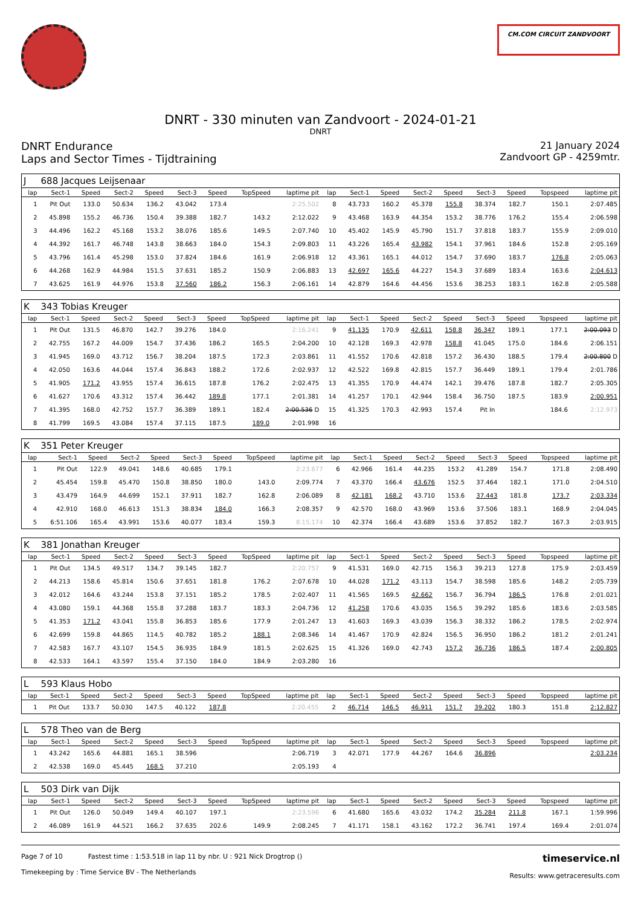CM.COM CIRCUIT ZANDVOORT
DNRT - 330 minuten van Zandvoort - 2024-01-21
DNRT
DNRT Endurance
Laps and Sector Times - Tijdtraining
21 January 2024
Zandvoort GP - 4259mtr.
| J | 688 Jacques Leijsenaar | | | | | | | | | | | | | | | | |
| lap | Sect-1 | Speed | Sect-2 | Speed | Sect-3 | Speed | TopSpeed | laptime pit | lap | Sect-1 | Speed | Sect-2 | Speed | Sect-3 | Speed | Topspeed | laptime pit |
| 1 | Pit Out | 133.0 | 50.634 | 136.2 | 43.042 | 173.4 | | 2:25.502 | 8 | 43.733 | 160.2 | 45.378 | 155.8 | 38.374 | 182.7 | 150.1 | 2:07.485 |
| 2 | 45.898 | 155.2 | 46.736 | 150.4 | 39.388 | 182.7 | 143.2 | 2:12.022 | 9 | 43.468 | 163.9 | 44.354 | 153.2 | 38.776 | 176.2 | 155.4 | 2:06.598 |
| 3 | 44.496 | 162.2 | 45.168 | 153.2 | 38.076 | 185.6 | 149.5 | 2:07.740 | 10 | 45.402 | 145.9 | 45.790 | 151.7 | 37.818 | 183.7 | 155.9 | 2:09.010 |
| 4 | 44.392 | 161.7 | 46.748 | 143.8 | 38.663 | 184.0 | 154.3 | 2:09.803 | 11 | 43.226 | 165.4 | 43.982 | 154.1 | 37.961 | 184.6 | 152.8 | 2:05.169 |
| 5 | 43.796 | 161.4 | 45.298 | 153.0 | 37.824 | 184.6 | 161.9 | 2:06.918 | 12 | 43.361 | 165.1 | 44.012 | 154.7 | 37.690 | 183.7 | 176.8 | 2:05.063 |
| 6 | 44.268 | 162.9 | 44.984 | 151.5 | 37.631 | 185.2 | 150.9 | 2:06.883 | 13 | 42.697 | 165.6 | 44.227 | 154.3 | 37.689 | 183.4 | 163.6 | 2:04.613 |
| 7 | 43.625 | 161.9 | 44.976 | 153.8 | 37.560 | 186.2 | 156.3 | 2:06.161 | 14 | 42.879 | 164.6 | 44.456 | 153.6 | 38.253 | 183.1 | 162.8 | 2:05.588 |
| K | 343 Tobias Kreuger | | | | | | | | | | | | | | | | |
| lap | Sect-1 | Speed | Sect-2 | Speed | Sect-3 | Speed | TopSpeed | laptime pit | lap | Sect-1 | Speed | Sect-2 | Speed | Sect-3 | Speed | Topspeed | laptime pit |
| 1 | Pit Out | 131.5 | 46.870 | 142.7 | 39.276 | 184.0 | | 2:16.241 | 9 | 41.135 | 170.9 | 42.611 | 158.8 | 36.347 | 189.1 | 177.1 | 2:00.093 D |
| 2 | 42.755 | 167.2 | 44.009 | 154.7 | 37.436 | 186.2 | 165.5 | 2:04.200 | 10 | 42.128 | 169.3 | 42.978 | 158.8 | 41.045 | 175.0 | 184.6 | 2:06.151 |
| 3 | 41.945 | 169.0 | 43.712 | 156.7 | 38.204 | 187.5 | 172.3 | 2:03.861 | 11 | 41.552 | 170.6 | 42.818 | 157.2 | 36.430 | 188.5 | 179.4 | 2:00.800 D |
| 4 | 42.050 | 163.6 | 44.044 | 157.4 | 36.843 | 188.2 | 172.6 | 2:02.937 | 12 | 42.522 | 169.8 | 42.815 | 157.7 | 36.449 | 189.1 | 179.4 | 2:01.786 |
| 5 | 41.905 | 171.2 | 43.955 | 157.4 | 36.615 | 187.8 | 176.2 | 2:02.475 | 13 | 41.355 | 170.9 | 44.474 | 142.1 | 39.476 | 187.8 | 182.7 | 2:05.305 |
| 6 | 41.627 | 170.6 | 43.312 | 157.4 | 36.442 | 189.8 | 177.1 | 2:01.381 | 14 | 41.257 | 170.1 | 42.944 | 158.4 | 36.750 | 187.5 | 183.9 | 2:00.951 |
| 7 | 41.395 | 168.0 | 42.752 | 157.7 | 36.389 | 189.1 | 182.4 | 2:00.536 D | 15 | 41.325 | 170.3 | 42.993 | 157.4 | Pit In | | 184.6 | 2:12.973 |
| 8 | 41.799 | 169.5 | 43.084 | 157.4 | 37.115 | 187.5 | 189.0 | 2:01.998 | 16 | | | | | | | | |
| K | 351 Peter Kreuger | | | | | | | | | | | | | | | | |
| lap | Sect-1 | Speed | Sect-2 | Speed | Sect-3 | Speed | TopSpeed | laptime pit | lap | Sect-1 | Speed | Sect-2 | Speed | Sect-3 | Speed | Topspeed | laptime pit |
| 1 | Pit Out | 122.9 | 49.041 | 148.6 | 40.685 | 179.1 | | 2:23.677 | 6 | 42.966 | 161.4 | 44.235 | 153.2 | 41.289 | 154.7 | 171.8 | 2:08.490 |
| 2 | 45.454 | 159.8 | 45.470 | 150.8 | 38.850 | 180.0 | 143.0 | 2:09.774 | 7 | 43.370 | 166.4 | 43.676 | 152.5 | 37.464 | 182.1 | 171.0 | 2:04.510 |
| 3 | 43.479 | 164.9 | 44.699 | 152.1 | 37.911 | 182.7 | 162.8 | 2:06.089 | 8 | 42.181 | 168.2 | 43.710 | 153.6 | 37.443 | 181.8 | 173.7 | 2:03.334 |
| 4 | 42.910 | 168.0 | 46.613 | 151.3 | 38.834 | 184.0 | 166.3 | 2:08.357 | 9 | 42.570 | 168.0 | 43.969 | 153.6 | 37.506 | 183.1 | 168.9 | 2:04.045 |
| 5 | 6:51.106 | 165.4 | 43.991 | 153.6 | 40.077 | 183.4 | 159.3 | 8:15.174 | 10 | 42.374 | 166.4 | 43.689 | 153.6 | 37.852 | 182.7 | 167.3 | 2:03.915 |
| K | 381 Jonathan Kreuger | | | | | | | | | | | | | | | | |
| lap | Sect-1 | Speed | Sect-2 | Speed | Sect-3 | Speed | TopSpeed | laptime pit | lap | Sect-1 | Speed | Sect-2 | Speed | Sect-3 | Speed | Topspeed | laptime pit |
| 1 | Pit Out | 134.5 | 49.517 | 134.7 | 39.145 | 182.7 | | 2:20.757 | 9 | 41.531 | 169.0 | 42.715 | 156.3 | 39.213 | 127.8 | 175.9 | 2:03.459 |
| 2 | 44.213 | 158.6 | 45.814 | 150.6 | 37.651 | 181.8 | 176.2 | 2:07.678 | 10 | 44.028 | 171.2 | 43.113 | 154.7 | 38.598 | 185.6 | 148.2 | 2:05.739 |
| 3 | 42.012 | 164.6 | 43.244 | 153.8 | 37.151 | 185.2 | 178.5 | 2:02.407 | 11 | 41.565 | 169.5 | 42.662 | 156.7 | 36.794 | 186.5 | 176.8 | 2:01.021 |
| 4 | 43.080 | 159.1 | 44.368 | 155.8 | 37.288 | 183.7 | 183.3 | 2:04.736 | 12 | 41.258 | 170.6 | 43.035 | 156.5 | 39.292 | 185.6 | 183.6 | 2:03.585 |
| 5 | 41.353 | 171.2 | 43.041 | 155.8 | 36.853 | 185.6 | 177.9 | 2:01.247 | 13 | 41.603 | 169.3 | 43.039 | 156.3 | 38.332 | 186.2 | 178.5 | 2:02.974 |
| 6 | 42.699 | 159.8 | 44.865 | 114.5 | 40.782 | 185.2 | 188.1 | 2:08.346 | 14 | 41.467 | 170.9 | 42.824 | 156.5 | 36.950 | 186.2 | 181.2 | 2:01.241 |
| 7 | 42.583 | 167.7 | 43.107 | 154.5 | 36.935 | 184.9 | 181.5 | 2:02.625 | 15 | 41.326 | 169.0 | 42.743 | 157.2 | 36.736 | 186.5 | 187.4 | 2:00.805 |
| 8 | 42.533 | 164.1 | 43.597 | 155.4 | 37.150 | 184.0 | 184.9 | 2:03.280 | 16 | | | | | | | | |
| L | 593 Klaus Hobo | | | | | | | | | | | | | | | | |
| lap | Sect-1 | Speed | Sect-2 | Speed | Sect-3 | Speed | TopSpeed | laptime pit | lap | Sect-1 | Speed | Sect-2 | Speed | Sect-3 | Speed | Topspeed | laptime pit |
| 1 | Pit Out | 133.7 | 50.030 | 147.5 | 40.122 | 187.8 | | 2:20.455 | 2 | 46.714 | 146.5 | 46.911 | 151.7 | 39.202 | 180.3 | 151.8 | 2:12.827 |
| L | 578 Theo van de Berg | | | | | | | | | | | | | | | | |
| lap | Sect-1 | Speed | Sect-2 | Speed | Sect-3 | Speed | TopSpeed | laptime pit | lap | Sect-1 | Speed | Sect-2 | Speed | Sect-3 | Speed | Topspeed | laptime pit |
| 1 | 43.242 | 165.6 | 44.881 | 165.1 | 38.596 | | | 2:06.719 | 3 | 42.071 | 177.9 | 44.267 | 164.6 | 36.896 | | | 2:03.234 |
| 2 | 42.538 | 169.0 | 45.445 | 168.5 | 37.210 | | | 2:05.193 | 4 | | | | | | | | |
| L | 503 Dirk van Dijk | | | | | | | | | | | | | | | | |
| lap | Sect-1 | Speed | Sect-2 | Speed | Sect-3 | Speed | TopSpeed | laptime pit | lap | Sect-1 | Speed | Sect-2 | Speed | Sect-3 | Speed | Topspeed | laptime pit |
| 1 | Pit Out | 126.0 | 50.049 | 149.4 | 40.107 | 197.1 | | 2:23.596 | 6 | 41.680 | 165.6 | 43.032 | 174.2 | 35.284 | 211.8 | 167.1 | 1:59.996 |
| 2 | 46.089 | 161.9 | 44.521 | 166.2 | 37.635 | 202.6 | 149.9 | 2:08.245 | 7 | 41.171 | 158.1 | 43.162 | 172.2 | 36.741 | 197.4 | 169.4 | 2:01.074 |
Page 7 of 10 Fastest time : 1:53.518 in lap 11 by nbr. U : 921 Nick Drogtrop ()
Timekeeping by : Time Service BV - The Netherlands
timeservice.nl
Results: www.getraceresults.com